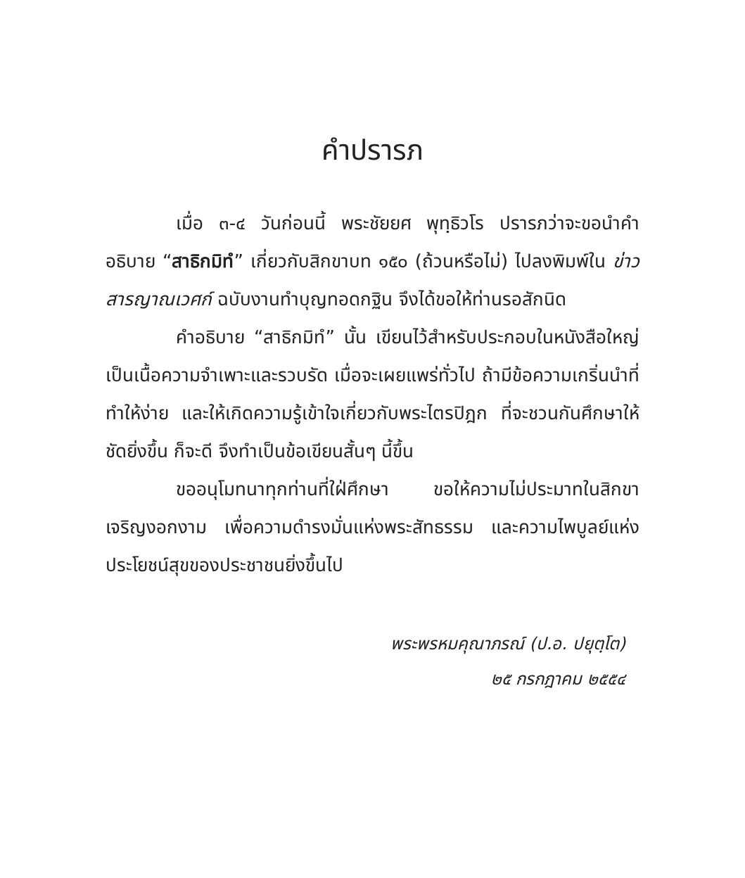คำปรารภ
เมื่อ ๓-๔ วันก่อนนี้ พระชัยยศ พุทฺธิวโร ปรารภว่าจะขอนำคำอธิบาย “สาธิกมิทํ” เกี่ยวกับสิกขาบท ๑๕๐ (ถ้วนหรือไม่) ไปลงพิมพ์ใน ข่าวสารญาณเวศก์ ฉบับงานทำบุญทอดกฐิน จึงได้ขอให้ท่านรอสักนิด
คำอธิบาย “สาธิกมิทํ” นั้น เขียนไว้สำหรับประกอบในหนังสือใหญ่ เป็นเนื้อความจำเพาะและรวบรัด เมื่อจะเผยแพร่ทั่วไป ถ้ามีข้อความเกริ่นนำที่ทำให้ง่าย และให้เกิดความรู้เข้าใจเกี่ยวกับพระไตรปิฎก ที่จะชวนกันศึกษาให้ชัดยิ่งขึ้น ก็จะดี จึงทำเป็นข้อเขียนสั้นๆ นี้ขึ้น
ขออนุโมทนาทุกท่านที่ใฝ่ศึกษา ขอให้ความไม่ประมาทในสิกขาเจริญงอกงาม เพื่อความดำรงมั่นแห่งพระสัทธรรม และความไพบูลย์แห่งประโยชน์สุขของประชาชนยิ่งขึ้นไป
พระพรหมคุณาภรณ์ (ป.อ. ปยุตฺโต)
๒๕ กรกฎาคม ๒๕๕๔